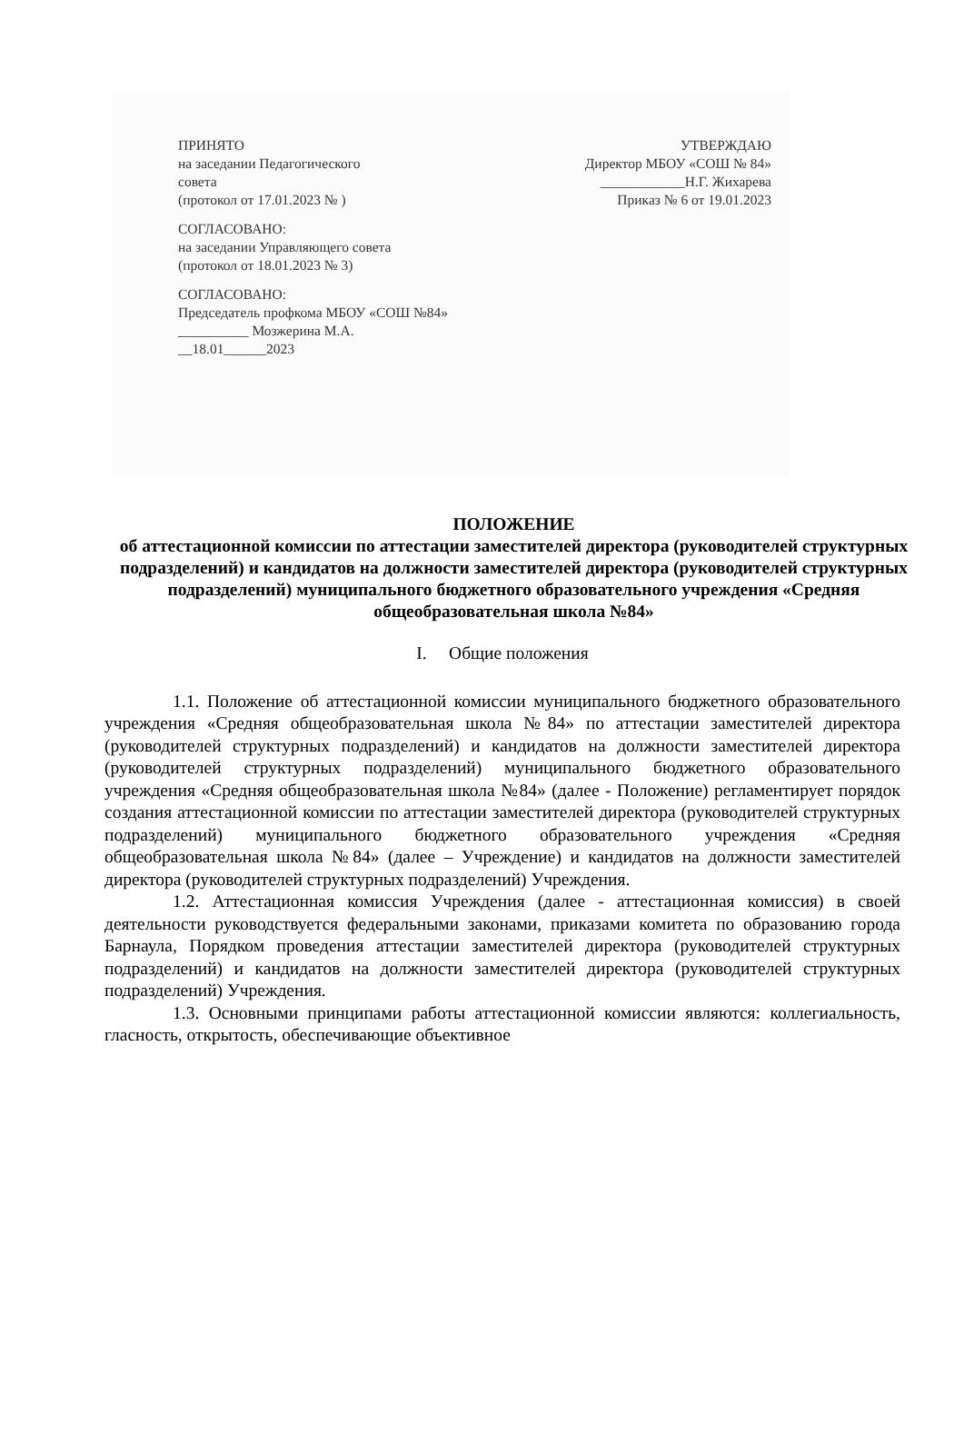ПРИНЯТО
на заседании Педагогического
совета
(протокол от 17.01.2023 № )
СОГЛАСОВАНО:
на заседании Управляющего совета
(протокол от 18.01.2023 № 3)
СОГЛАСОВАНО:
Председатель профкома МБОУ «СОШ №84»
__________ Мозжерина М.А.
__18.01______2023
УТВЕРЖДАЮ
Директор МБОУ «СОШ № 84»
____________Н.Г. Жихарева
Приказ № 6 от 19.01.2023
ПОЛОЖЕНИЕ
об аттестационной комиссии по аттестации заместителей директора (руководителей структурных подразделений) и кандидатов на должности заместителей директора (руководителей структурных подразделений) муниципального бюджетного образовательного учреждения «Средняя общеобразовательная школа №84»
I. Общие положения
1.1. Положение об аттестационной комиссии муниципального бюджетного образовательного учреждения «Средняя общеобразовательная школа №84» по аттестации заместителей директора (руководителей структурных подразделений) и кандидатов на должности заместителей директора (руководителей структурных подразделений) муниципального бюджетного образовательного учреждения «Средняя общеобразовательная школа №84» (далее - Положение) регламентирует порядок создания аттестационной комиссии по аттестации заместителей директора (руководителей структурных подразделений) муниципального бюджетного образовательного учреждения «Средняя общеобразовательная школа №84» (далее – Учреждение) и кандидатов на должности заместителей директора (руководителей структурных подразделений) Учреждения.
1.2. Аттестационная комиссия Учреждения (далее - аттестационная комиссия) в своей деятельности руководствуется федеральными законами, приказами комитета по образованию города Барнаула, Порядком проведения аттестации заместителей директора (руководителей структурных подразделений) и кандидатов на должности заместителей директора (руководителей структурных подразделений) Учреждения.
1.3. Основными принципами работы аттестационной комиссии являются: коллегиальность, гласность, открытость, обеспечивающие объективное